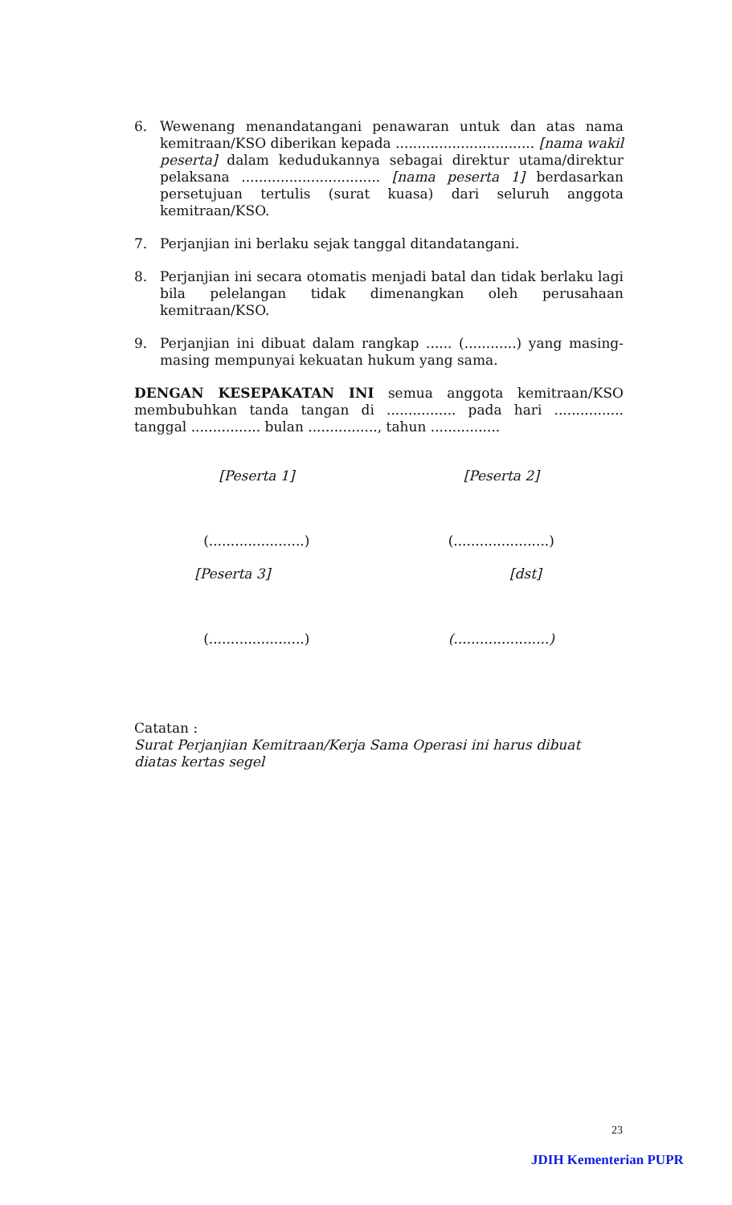6. Wewenang menandatangani penawaran untuk dan atas nama kemitraan/KSO diberikan kepada ................................ [nama wakil peserta] dalam kedudukannya sebagai direktur utama/direktur pelaksana ................................ [nama peserta 1] berdasarkan persetujuan tertulis (surat kuasa) dari seluruh anggota kemitraan/KSO.
7. Perjanjian ini berlaku sejak tanggal ditandatangani.
8. Perjanjian ini secara otomatis menjadi batal dan tidak berlaku lagi bila pelelangan tidak dimenangkan oleh perusahaan kemitraan/KSO.
9. Perjanjian ini dibuat dalam rangkap ...... (............) yang masing-masing mempunyai kekuatan hukum yang sama.
DENGAN KESEPAKATAN INI semua anggota kemitraan/KSO membubuhkan tanda tangan di ................ pada hari ................ tanggal ................ bulan ................, tahun ................
[Peserta 1] [Peserta 2]
(......................) (......................)
[Peserta 3] [dst]
(......................) (......................)
Catatan :
Surat Perjanjian Kemitraan/Kerja Sama Operasi ini harus dibuat diatas kertas segel
23
JDIH Kementerian PUPR